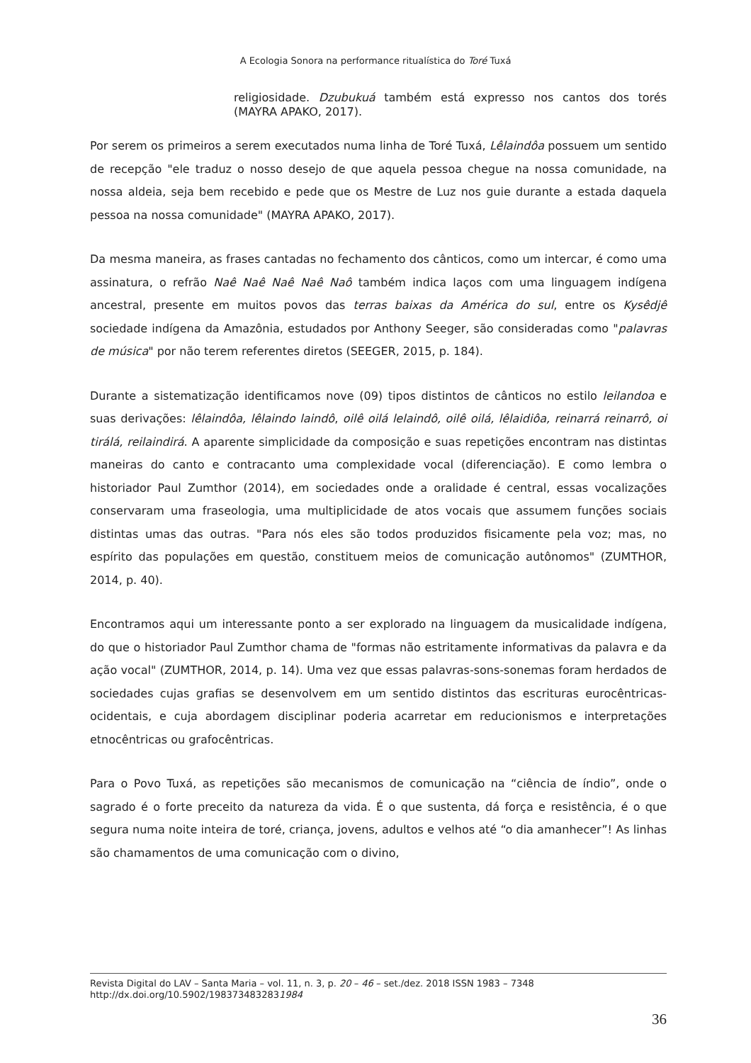A Ecologia Sonora na performance ritualística do Toré Tuxá
religiosidade. Dzubukuá também está expresso nos cantos dos torés (MAYRA APAKO, 2017).
Por serem os primeiros a serem executados numa linha de Toré Tuxá, Lêlaindôa possuem um sentido de recepção "ele traduz o nosso desejo de que aquela pessoa chegue na nossa comunidade, na nossa aldeia, seja bem recebido e pede que os Mestre de Luz nos guie durante a estada daquela pessoa na nossa comunidade" (MAYRA APAKO, 2017).
Da mesma maneira, as frases cantadas no fechamento dos cânticos, como um intercar, é como uma assinatura, o refrão Naê Naê Naê Naê Naô também indica laços com uma linguagem indígena ancestral, presente em muitos povos das terras baixas da América do sul, entre os Kysêdjê sociedade indígena da Amazônia, estudados por Anthony Seeger, são consideradas como "palavras de música" por não terem referentes diretos (SEEGER, 2015, p. 184).
Durante a sistematização identificamos nove (09) tipos distintos de cânticos no estilo leilandoa e suas derivações: lêlaindôa, lêlaindo laindô, oilê oilá lelaindô, oilê oilá, lêlaidiôa, reinarrá reinarrô, oi tirálá, reilaindirá. A aparente simplicidade da composição e suas repetições encontram nas distintas maneiras do canto e contracanto uma complexidade vocal (diferenciação). E como lembra o historiador Paul Zumthor (2014), em sociedades onde a oralidade é central, essas vocalizações conservaram uma fraseologia, uma multiplicidade de atos vocais que assumem funções sociais distintas umas das outras. "Para nós eles são todos produzidos fisicamente pela voz; mas, no espírito das populações em questão, constituem meios de comunicação autônomos" (ZUMTHOR, 2014, p. 40).
Encontramos aqui um interessante ponto a ser explorado na linguagem da musicalidade indígena, do que o historiador Paul Zumthor chama de "formas não estritamente informativas da palavra e da ação vocal" (ZUMTHOR, 2014, p. 14). Uma vez que essas palavras-sons-sonemas foram herdados de sociedades cujas grafias se desenvolvem em um sentido distintos das escrituras eurocêntricas-ocidentais, e cuja abordagem disciplinar poderia acarretar em reducionismos e interpretações etnocêntricas ou grafocêntricas.
Para o Povo Tuxá, as repetições são mecanismos de comunicação na “ciência de índio”, onde o sagrado é o forte preceito da natureza da vida. É o que sustenta, dá força e resistência, é o que segura numa noite inteira de toré, criança, jovens, adultos e velhos até “o dia amanhecer”! As linhas são chamamentos de uma comunicação com o divino,
Revista Digital do LAV – Santa Maria – vol. 11, n. 3, p. 20 – 46 – set./dez. 2018 ISSN 1983 – 7348
http://dx.doi.org/10.5902/1983734832831984
36